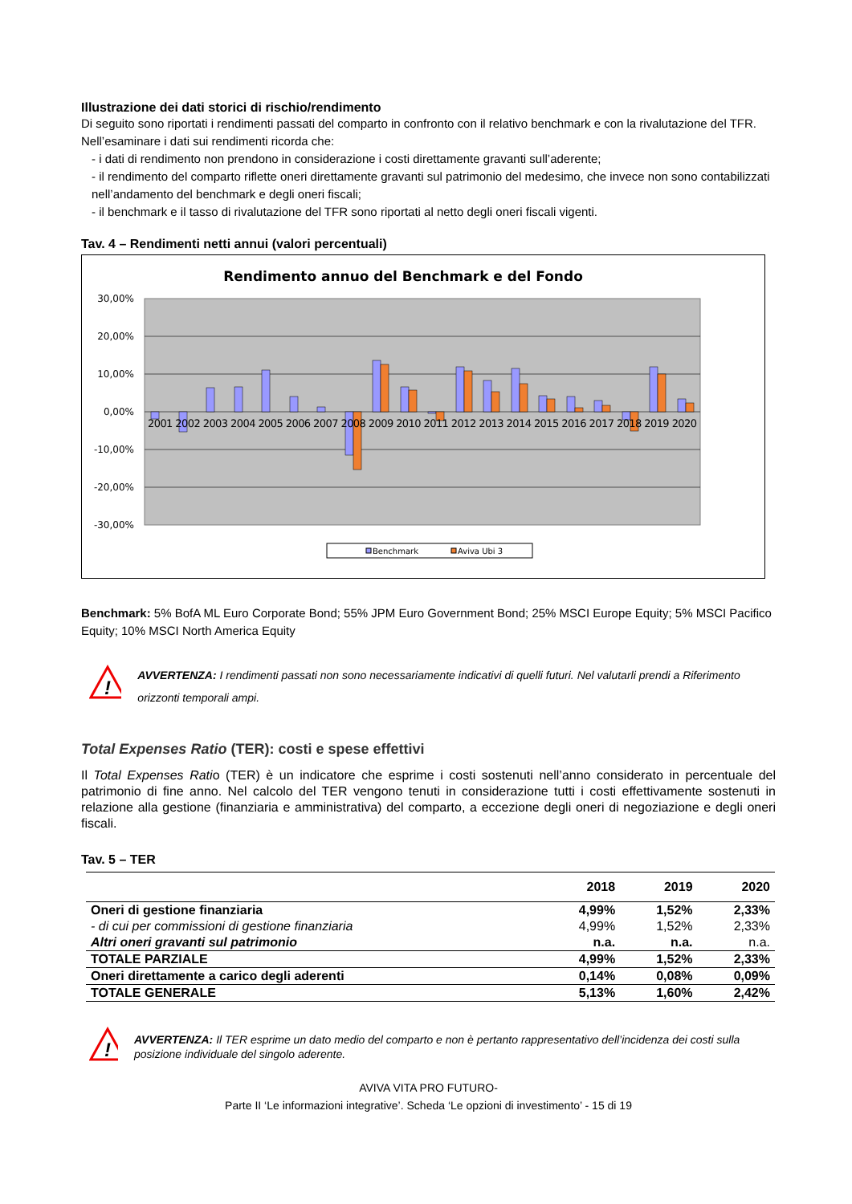Illustrazione dei dati storici di rischio/rendimento
Di seguito sono riportati i rendimenti passati del comparto in confronto con il relativo benchmark e con la rivalutazione del TFR.
Nell’esaminare i dati sui rendimenti ricorda che:
- i dati di rendimento non prendono in considerazione i costi direttamente gravanti sull’aderente;
- il rendimento del comparto riflette oneri direttamente gravanti sul patrimonio del medesimo, che invece non sono contabilizzati nell’andamento del benchmark e degli oneri fiscali;
- il benchmark e il tasso di rivalutazione del TFR sono riportati al netto degli oneri fiscali vigenti.
Tav. 4 – Rendimenti netti annui (valori percentuali)
Rendimento annuo del Benchmark e del Fondo
30,00%
20,00%
10,00%
0,00%
-10,00%
-20,00%
-30,00%
2001 2002 2003 2004 2005 2006 2007 2008 2009 2010 2011 2012 2013 2014 2015 2016 2017 2018 2019 2020
Benchmark
Aviva Ubi 3
Benchmark: 5% BofA ML Euro Corporate Bond; 55% JPM Euro Government Bond; 25% MSCI Europe Equity; 5% MSCI Pacifico Equity; 10% MSCI North America Equity
!
AVVERTENZA: I rendimenti passati non sono necessariamente indicativi di quelli futuri. Nel valutarli prendi a Riferimento orizzonti temporali ampi.
Total Expenses Ratio (TER): costi e spese effettivi
Il Total Expenses Ratio (TER) è un indicatore che esprime i costi sostenuti nell’anno considerato in percentuale del patrimonio di fine anno. Nel calcolo del TER vengono tenuti in considerazione tutti i costi effettivamente sostenuti in relazione alla gestione (finanziaria e amministrativa) del comparto, a eccezione degli oneri di negoziazione e degli oneri fiscali.
Tav. 5 – TER
| | 2018 | 2019 | 2020 |
| --- | --- | --- | --- |
| Oneri di gestione finanziaria | 4,99% | 1,52% | 2,33% |
| - di cui per commissioni di gestione finanziaria | 4,99% | 1,52% | 2,33% |
| Altri oneri gravanti sul patrimonio | n.a. | n.a. | n.a. |
| TOTALE PARZIALE | 4,99% | 1,52% | 2,33% |
| Oneri direttamente a carico degli aderenti | 0,14% | 0,08% | 0,09% |
| TOTALE GENERALE | 5,13% | 1,60% | 2,42% |
!
AVVERTENZA: Il TER esprime un dato medio del comparto e non è pertanto rappresentativo dell’incidenza dei costi sulla posizione individuale del singolo aderente.
AVIVA VITA PRO FUTURO-
Parte II ‘Le informazioni integrative’. Scheda ‘Le opzioni di investimento’ - 15 di 19